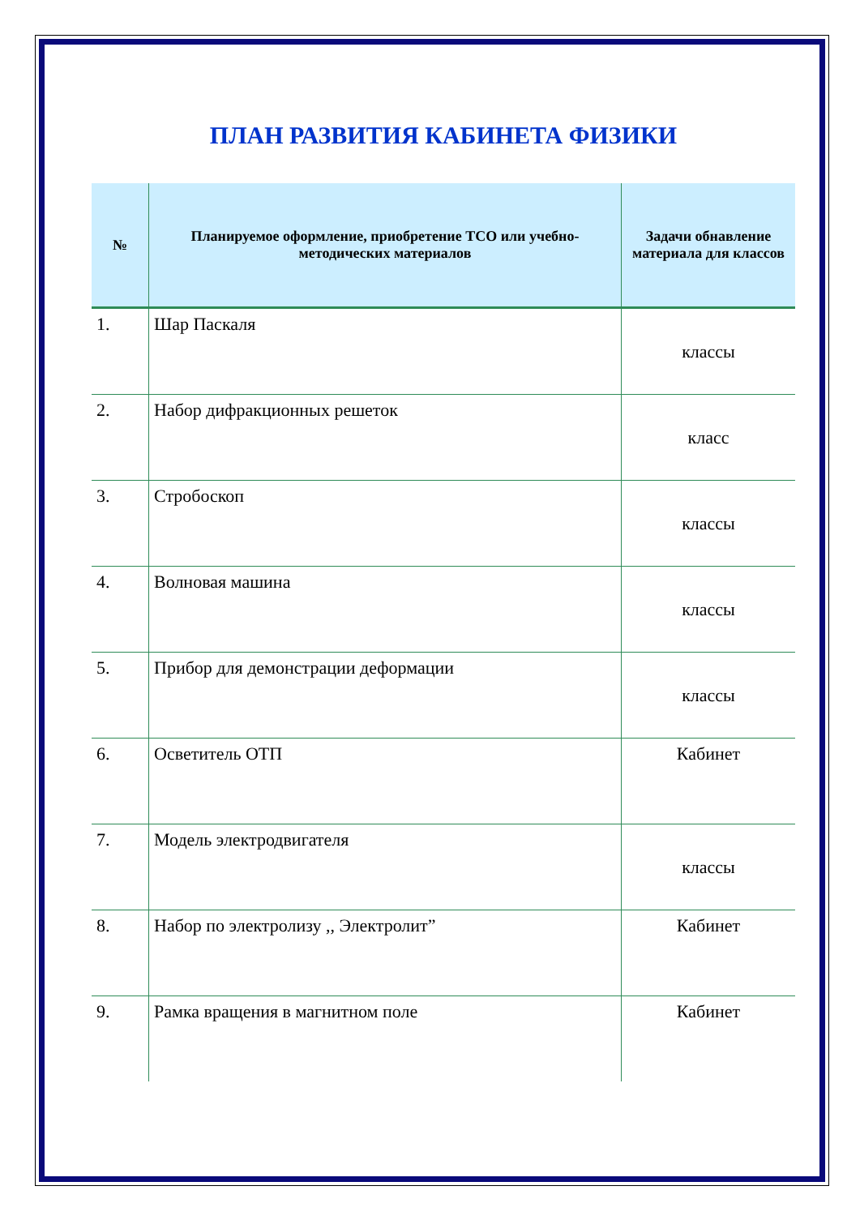ПЛАН РАЗВИТИЯ КАБИНЕТА ФИЗИКИ
| № | Планируемое оформление, приобретение ТСО или учебно-методических материалов | Задачи обнавление материала для классов |
| --- | --- | --- |
| 1. | Шар Паскаля | классы |
| 2. | Набор дифракционных решеток | класс |
| 3. | Стробоскоп | классы |
| 4. | Волновая машина | классы |
| 5. | Прибор для демонстрации деформации | классы |
| 6. | Осветитель ОТП | Кабинет |
| 7. | Модель электродвигателя | классы |
| 8. | Набор по электролизу ,, Электролит” | Кабинет |
| 9. | Рамка вращения в магнитном поле | Кабинет |